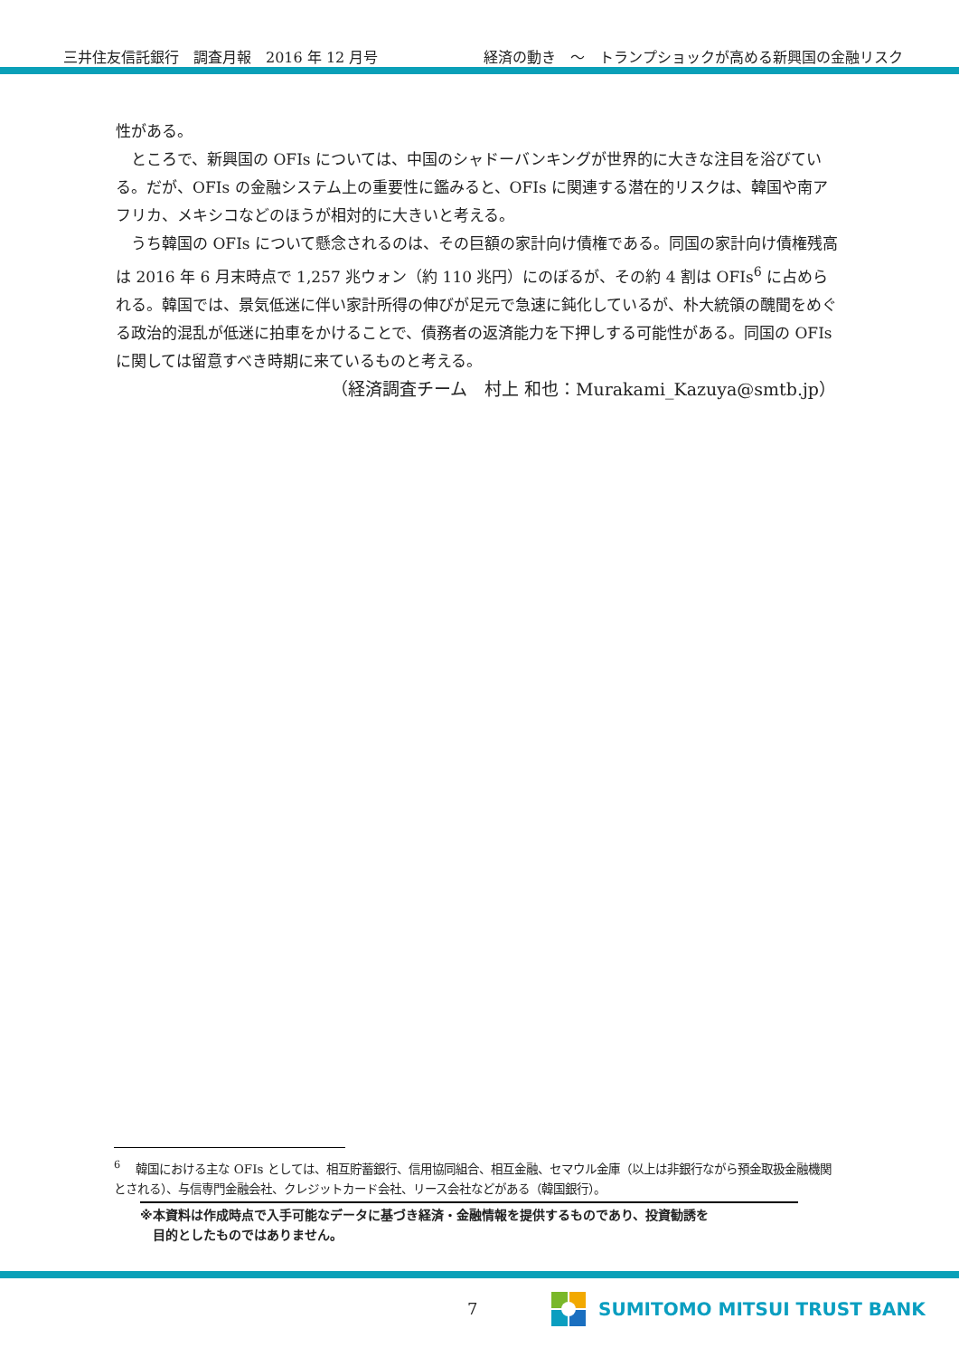三井住友信託銀行　調査月報　2016 年 12 月号 経済の動き　～　トランプショックが高める新興国の金融リスク
性がある。
　ところで、新興国の OFIs については、中国のシャドーバンキングが世界的に大きな注目を浴びている。だが、OFIs の金融システム上の重要性に鑑みると、OFIs に関連する潜在的リスクは、韓国や南アフリカ、メキシコなどのほうが相対的に大きいと考える。
　うち韓国の OFIs について懸念されるのは、その巨額の家計向け債権である。同国の家計向け債権残高は 2016 年 6 月末時点で 1,257 兆ウォン（約 110 兆円）にのぼるが、その約 4 割は OFIs<sup>6</sup> に占められる。韓国では、景気低迷に伴い家計所得の伸びが足元で急速に鈍化しているが、朴大統領の醜聞をめぐる政治的混乱が低迷に拍車をかけることで、債務者の返済能力を下押しする可能性がある。同国の OFIs に関しては留意すべき時期に来ているものと考える。
（経済調査チーム　村上 和也：Murakami_Kazuya@smtb.jp）
<sup>6</sup> 　韓国における主な OFIs としては、相互貯蓄銀行、信用協同組合、相互金融、セマウル金庫（以上は非銀行ながら預金取扱金融機関とされる）、与信専門金融会社、クレジットカード会社、リース会社などがある（韓国銀行）。
※本資料は作成時点で入手可能なデータに基づき経済・金融情報を提供するものであり、投資勧誘を
　目的としたものではありません。
7 SUMITOMO MITSUI TRUST BANK